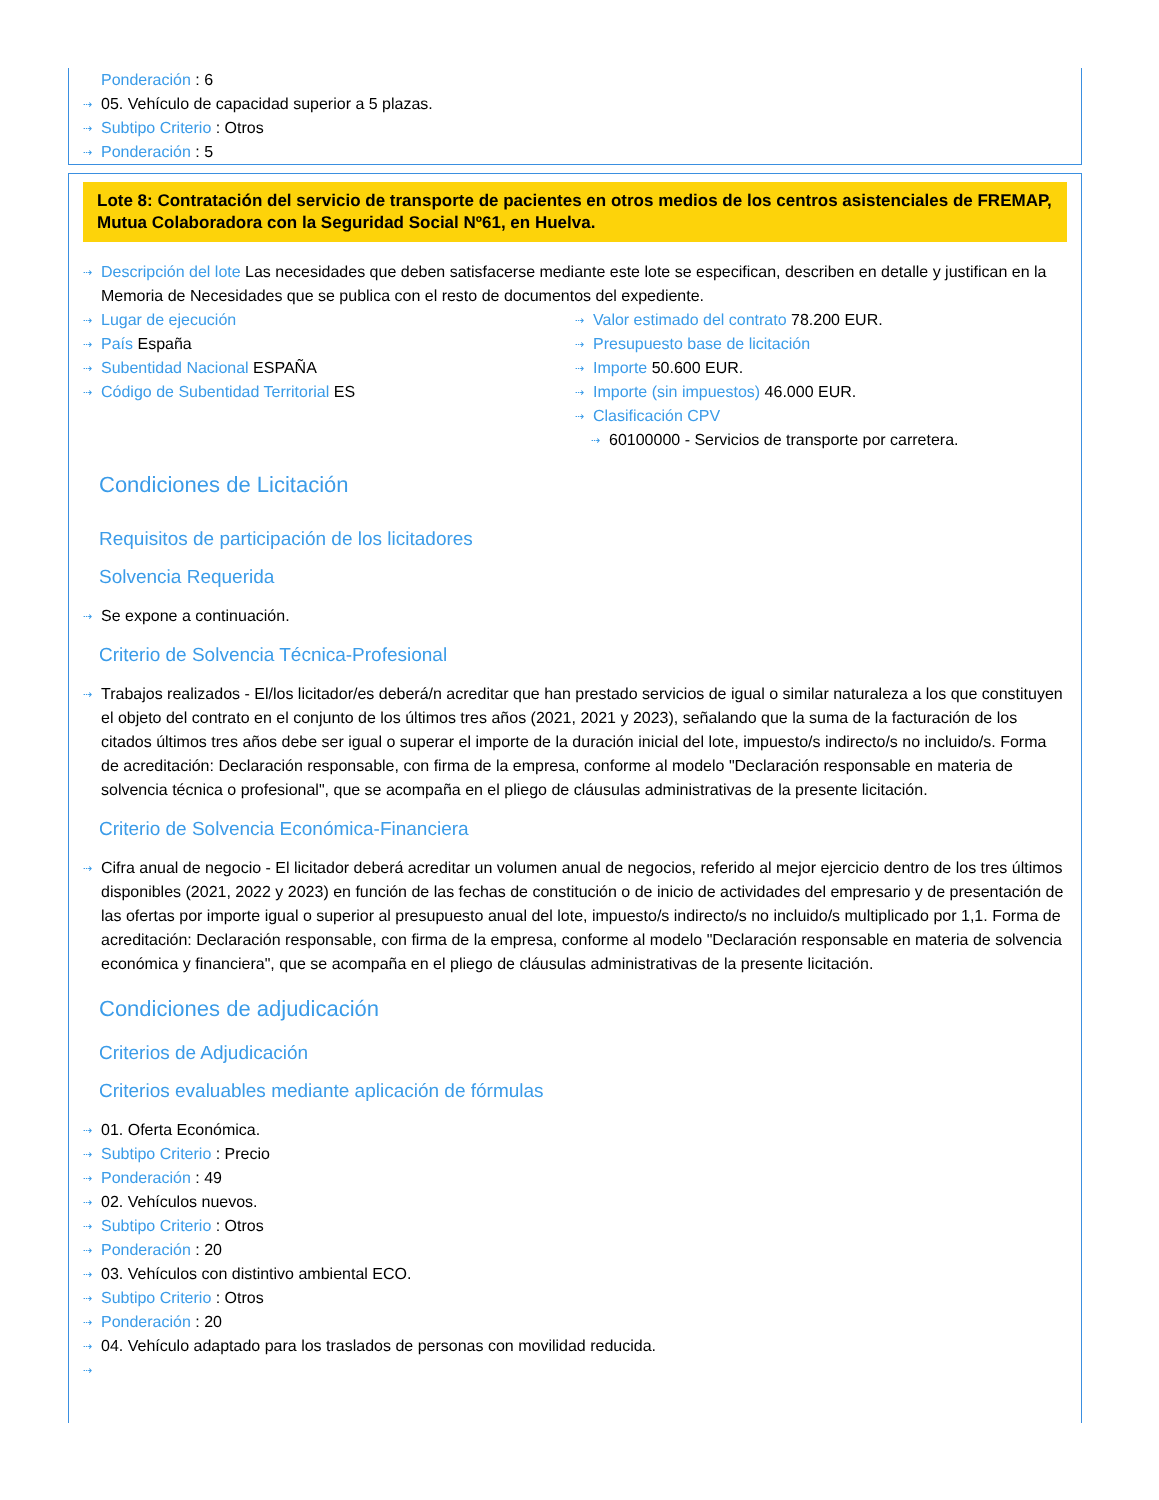Ponderación : 6
⇢ 05. Vehículo de capacidad superior a 5 plazas.
⇢ Subtipo Criterio : Otros
⇢ Ponderación : 5
Lote 8: Contratación del servicio de transporte de pacientes en otros medios de los centros asistenciales de FREMAP, Mutua Colaboradora con la Seguridad Social Nº61, en Huelva.
⇢ Descripción del lote Las necesidades que deben satisfacerse mediante este lote se especifican, describen en detalle y justifican en la Memoria de Necesidades que se publica con el resto de documentos del expediente.
⇢ Lugar de ejecución
⇢ País España
⇢ Subentidad Nacional ESPAÑA
⇢ Código de Subentidad Territorial ES
⇢ Valor estimado del contrato 78.200 EUR.
⇢ Presupuesto base de licitación
⇢ Importe 50.600 EUR.
⇢ Importe (sin impuestos) 46.000 EUR.
⇢ Clasificación CPV
⇢ 60100000 - Servicios de transporte por carretera.
Condiciones de Licitación
Requisitos de participación de los licitadores
Solvencia Requerida
⇢ Se expone a continuación.
Criterio de Solvencia Técnica-Profesional
⇢ Trabajos realizados - El/los licitador/es deberá/n acreditar que han prestado servicios de igual o similar naturaleza a los que constituyen el objeto del contrato en el conjunto de los últimos tres años (2021, 2021 y 2023), señalando que la suma de la facturación de los citados últimos tres años debe ser igual o superar el importe de la duración inicial del lote, impuesto/s indirecto/s no incluido/s. Forma de acreditación: Declaración responsable, con firma de la empresa, conforme al modelo "Declaración responsable en materia de solvencia técnica o profesional", que se acompaña en el pliego de cláusulas administrativas de la presente licitación.
Criterio de Solvencia Económica-Financiera
⇢ Cifra anual de negocio - El licitador deberá acreditar un volumen anual de negocios, referido al mejor ejercicio dentro de los tres últimos disponibles (2021, 2022 y 2023) en función de las fechas de constitución o de inicio de actividades del empresario y de presentación de las ofertas por importe igual o superior al presupuesto anual del lote, impuesto/s indirecto/s no incluido/s multiplicado por 1,1. Forma de acreditación: Declaración responsable, con firma de la empresa, conforme al modelo "Declaración responsable en materia de solvencia económica y financiera", que se acompaña en el pliego de cláusulas administrativas de la presente licitación.
Condiciones de adjudicación
Criterios de Adjudicación
Criterios evaluables mediante aplicación de fórmulas
⇢ 01. Oferta Económica.
⇢ Subtipo Criterio : Precio
⇢ Ponderación : 49
⇢ 02. Vehículos nuevos.
⇢ Subtipo Criterio : Otros
⇢ Ponderación : 20
⇢ 03. Vehículos con distintivo ambiental ECO.
⇢ Subtipo Criterio : Otros
⇢ Ponderación : 20
⇢ 04. Vehículo adaptado para los traslados de personas con movilidad reducida.
⇢